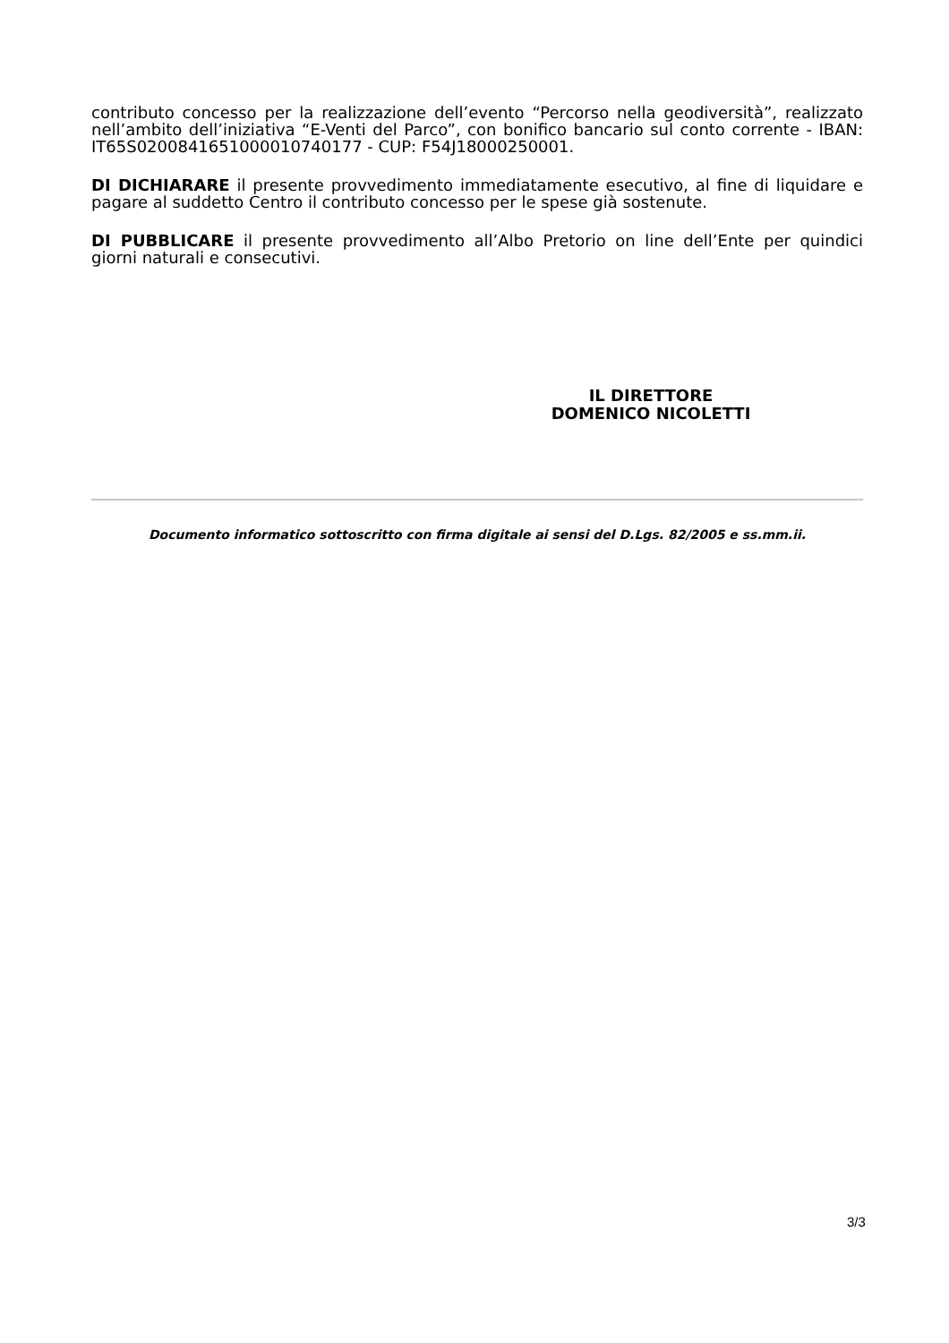contributo concesso per la realizzazione dell’evento “Percorso nella geodiversità”, realizzato nell’ambito dell’iniziativa “E-Venti del Parco”, con bonifico bancario sul conto corrente - IBAN: IT65S0200841651000010740177 - CUP: F54J18000250001.
DI DICHIARARE il presente provvedimento immediatamente esecutivo, al fine di liquidare e pagare al suddetto Centro il contributo concesso per le spese già sostenute.
DI PUBBLICARE il presente provvedimento all’Albo Pretorio on line dell’Ente per quindici giorni naturali e consecutivi.
IL DIRETTORE
DOMENICO NICOLETTI
Documento informatico sottoscritto con firma digitale ai sensi del D.Lgs. 82/2005 e ss.mm.ii.
3/3